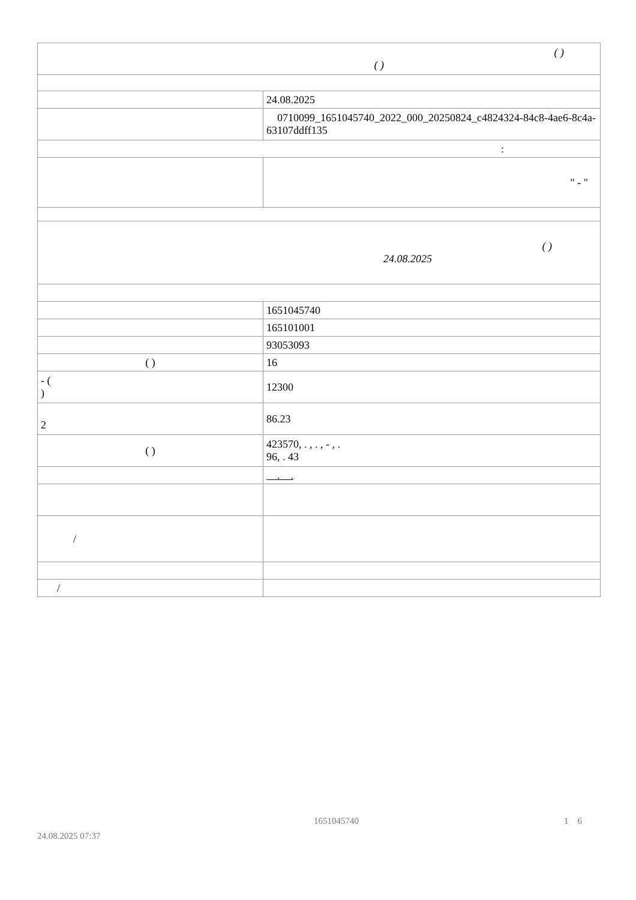| ( ) ( ) | |
| | 24.08.2025 |
| | 0710099_1651045740_2022_000_20250824_c4824324-84c8-4ae6-8c4a-63107ddff135 |
| : | |
| | " - " |
| ( ) 24.08.2025 | |
| | 1651045740 |
| | 165101001 |
| | 93053093 |
| ( ) | 16 |
| - ( ) | 12300 |
| 2 | 86.23 |
| ( ) | 423570, . , . , - , . 96, . 43 |
| | . . |
| / | |
| / | |
1651045740 1 6
24.08.2025 07:37